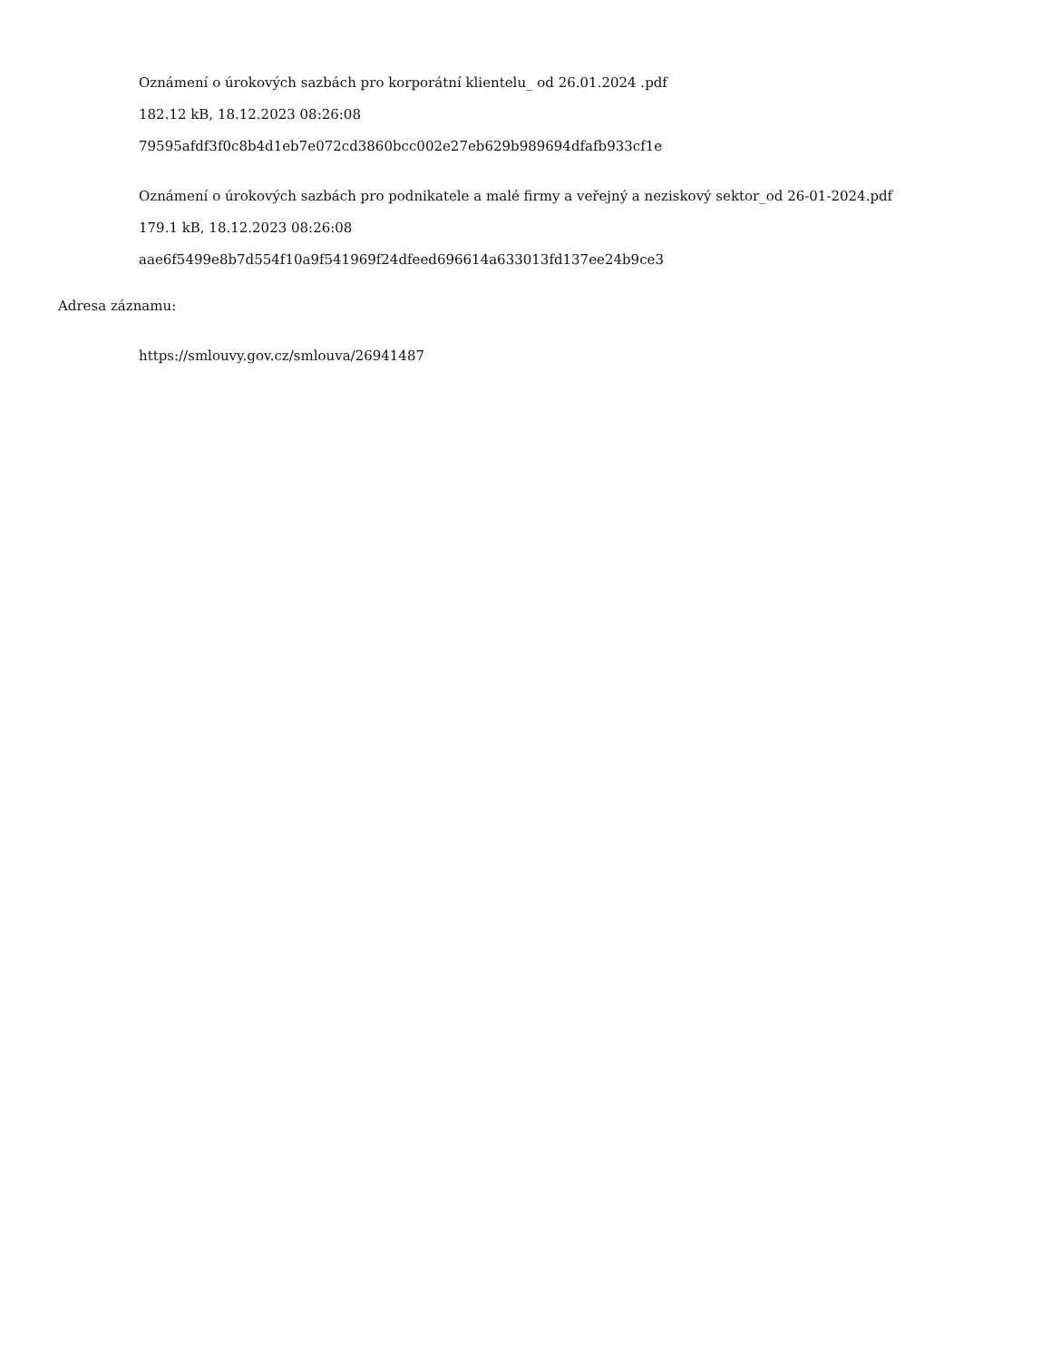Oznámení o úrokových sazbách pro korporátní klientelu_ od 26.01.2024 .pdf
182.12 kB, 18.12.2023 08:26:08
79595afdf3f0c8b4d1eb7e072cd3860bcc002e27eb629b989694dfafb933cf1e
Oznámení o úrokových sazbách pro podnikatele a malé firmy a veřejný a neziskový sektor_od 26-01-2024.pdf
179.1 kB, 18.12.2023 08:26:08
aae6f5499e8b7d554f10a9f541969f24dfeed696614a633013fd137ee24b9ce3
Adresa záznamu:
https://smlouvy.gov.cz/smlouva/26941487